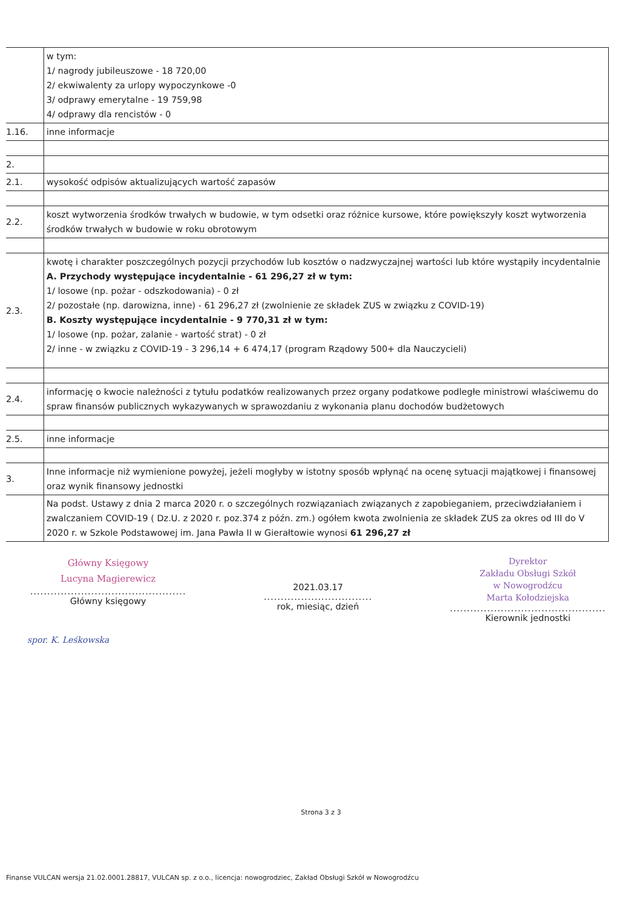| | w tym: 1/ nagrody jubileuszowe - 18 720,00 2/ ekwiwalenty za urlopy wypoczynkowe -0 3/ odprawy emerytalne - 19 759,98 4/ odprawy dla rencistów - 0 |
| 1.16. | inne informacje |
| 2. | |
| 2.1. | wysokość odpisów aktualizujących wartość zapasów |
| 2.2. | koszt wytworzenia środków trwałych w budowie, w tym odsetki oraz różnice kursowe, które powiększyły koszt wytworzenia środków trwałych w budowie w roku obrotowym |
| 2.3. | kwotę i charakter poszczególnych pozycji przychodów lub kosztów o nadzwyczajnej wartości lub które wystąpiły incydentalnie A. Przychody występujące incydentalnie - 61 296,27 zł w tym: 1/ losowe (np. pożar - odszkodowania) - 0 zł 2/ pozostałe (np. darowizna, inne) - 61 296,27 zł (zwolnienie ze składek ZUS w związku z COVID-19) B. Koszty występujące incydentalnie - 9 770,31 zł w tym: 1/ losowe (np. pożar, zalanie - wartość strat) - 0 zł 2/ inne - w związku z COVID-19 - 3 296,14 + 6 474,17 (program Rządowy 500+ dla Nauczycieli) |
| 2.4. | informację o kwocie należności z tytułu podatków realizowanych przez organy podatkowe podległe ministrowi właściwemu do spraw finansów publicznych wykazywanych w sprawozdaniu z wykonania planu dochodów budżetowych |
| 2.5. | inne informacje |
| 3. | Inne informacje niż wymienione powyżej, jeżeli mogłyby w istotny sposób wpłynąć na ocenę sytuacji majątkowej i finansowej oraz wynik finansowy jednostki |
| | Na podst. Ustawy z dnia 2 marca 2020 r. o szczególnych rozwiązaniach związanych z zapobieganiem, przeciwdziałaniem i zwalczaniem COVID-19 ( Dz.U. z 2020 r. poz.374 z późn. zm.) ogółem kwota zwolnienia ze składek ZUS za okres od III do V 2020 r. w Szkole Podstawowej im. Jana Pawła II w Gierałtowie wynosi 61 296,27 zł |
Główny Księgowy
Lucyna Magierewicz
..............................................
Główny księgowy
2021.03.17
................................
rok, miesiąc, dzień
Dyrektor
Zakładu Obsługi Szkół
w Nowogrodźcu
Marta Kołodziejska
..............................................
Kierownik jednostki
spor. K. Leśkowska
Strona 3 z 3
Finanse VULCAN wersja 21.02.0001.28817, VULCAN sp. z o.o., licencja: nowogrodziec, Zakład Obsługi Szkół w Nowogrodźcu